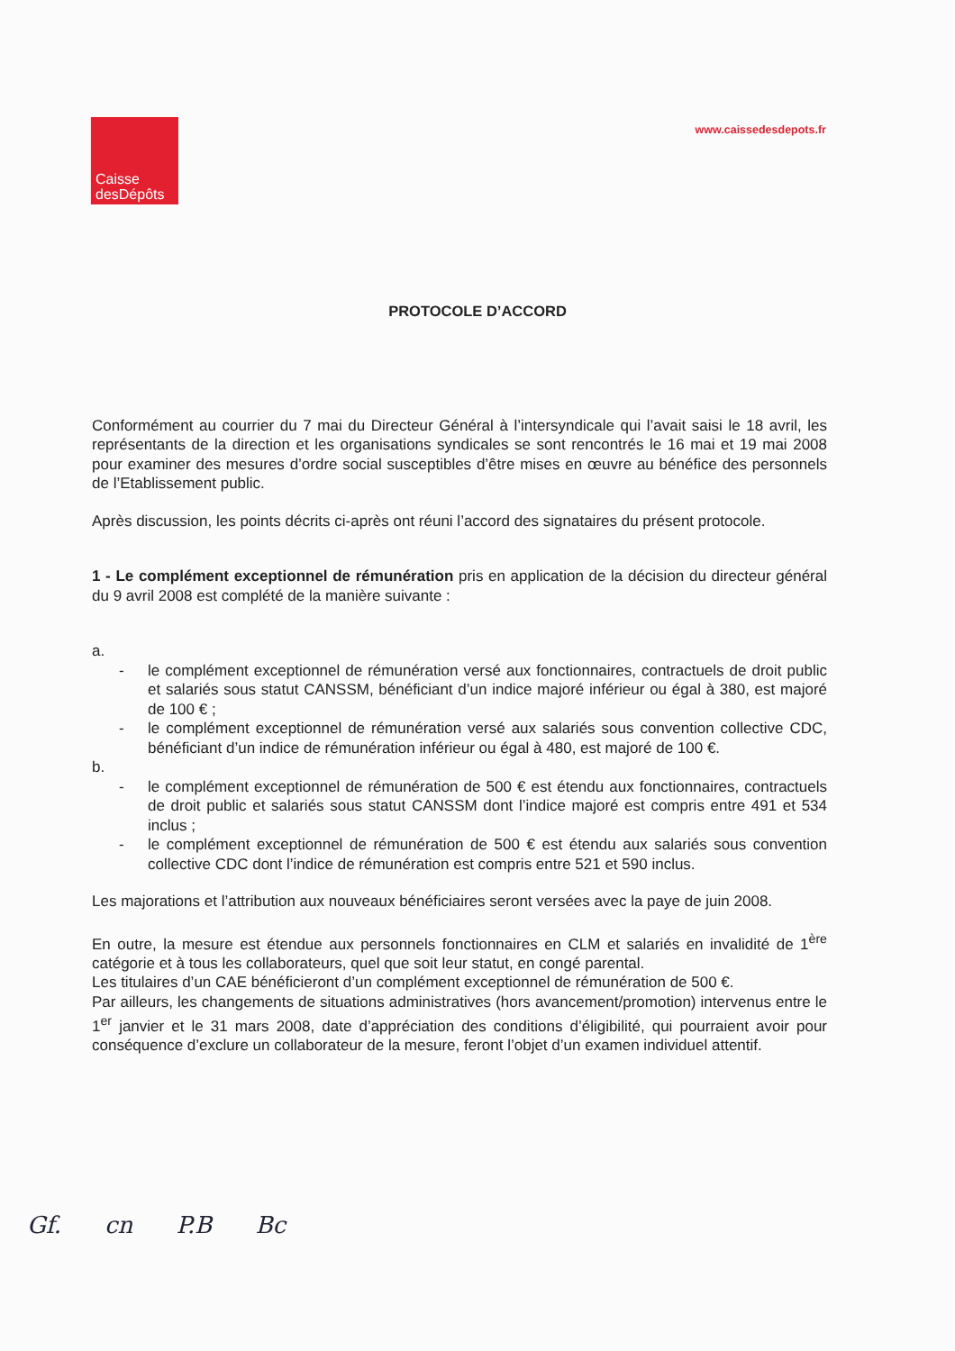Caisse
desDépôts
www.caissedesdepots.fr
PROTOCOLE D’ACCORD
Conformément au courrier du 7 mai du Directeur Général à l’intersyndicale qui l’avait saisi le 18 avril, les représentants de la direction et les organisations syndicales se sont rencontrés le 16 mai et 19 mai 2008 pour examiner des mesures d’ordre social susceptibles d’être mises en œuvre au bénéfice des personnels de l’Etablissement public.
Après discussion, les points décrits ci-après ont réuni l’accord des signataires du présent protocole.
1 - Le complément exceptionnel de rémunération pris en application de la décision du directeur général du 9 avril 2008 est complété de la manière suivante :
a.
- le complément exceptionnel de rémunération versé aux fonctionnaires, contractuels de droit public et salariés sous statut CANSSM, bénéficiant d’un indice majoré inférieur ou égal à 380, est majoré de 100 € ;
- le complément exceptionnel de rémunération versé aux salariés sous convention collective CDC, bénéficiant d’un indice de rémunération inférieur ou égal à 480, est majoré de 100 €.
b.
- le complément exceptionnel de rémunération de 500 € est étendu aux fonctionnaires, contractuels de droit public et salariés sous statut CANSSM dont l’indice majoré est compris entre 491 et 534 inclus ;
- le complément exceptionnel de rémunération de 500 € est étendu aux salariés sous convention collective CDC dont l’indice de rémunération est compris entre 521 et 590 inclus.
Les majorations et l’attribution aux nouveaux bénéficiaires seront versées avec la paye de juin 2008.
En outre, la mesure est étendue aux personnels fonctionnaires en CLM et salariés en invalidité de 1<sup>ère</sup> catégorie et à tous les collaborateurs, quel que soit leur statut, en congé parental.
Les titulaires d’un CAE bénéficieront d’un complément exceptionnel de rémunération de 500 €.
Par ailleurs, les changements de situations administratives (hors avancement/promotion) intervenus entre le 1<sup>er</sup> janvier et le 31 mars 2008, date d’appréciation des conditions d’éligibilité, qui pourraient avoir pour conséquence d’exclure un collaborateur de la mesure, feront l’objet d’un examen individuel attentif.
Gf. cn P.B Bc